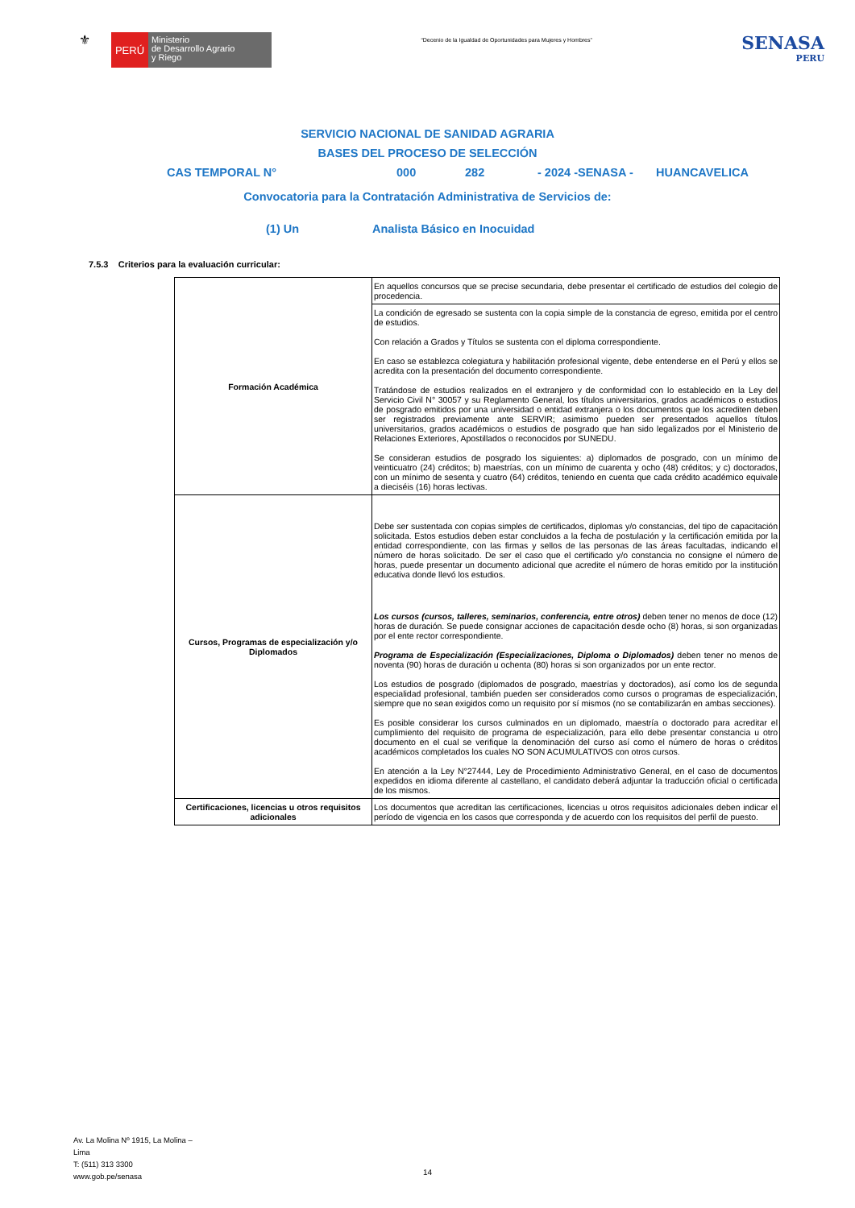⚜
PERÚ
Ministerio
de Desarrollo Agrario
y Riego
“Decenio de la Igualdad de Oportunidades para Mujeres y Hombres”
SENASA
PERU
SERVICIO NACIONAL DE SANIDAD AGRARIA
BASES DEL PROCESO DE SELECCIÓN
CAS TEMPORAL N° 000 282 - 2024 -SENASA - HUANCAVELICA
Convocatoria para la Contratación Administrativa de Servicios de:
(1) Un Analista Básico en Inocuidad
7.5.3 Criterios para la evaluación curricular:
| Formación Académica | En aquellos concursos que se precise secundaria, debe presentar el certificado de estudios del colegio de procedencia. |
| | La condición de egresado se sustenta con la copia simple de la constancia de egreso, emitida por el centro de estudios. Con relación a Grados y Títulos se sustenta con el diploma correspondiente. En caso se establezca colegiatura y habilitación profesional vigente, debe entenderse en el Perú y ellos se acredita con la presentación del documento correspondiente. Tratándose de estudios realizados en el extranjero y de conformidad con lo establecido en la Ley del Servicio Civil N° 30057 y su Reglamento General, los títulos universitarios, grados académicos o estudios de posgrado emitidos por una universidad o entidad extranjera o los documentos que los acrediten deben ser registrados previamente ante SERVIR; asimismo pueden ser presentados aquellos títulos universitarios, grados académicos o estudios de posgrado que han sido legalizados por el Ministerio de Relaciones Exteriores, Apostillados o reconocidos por SUNEDU. Se consideran estudios de posgrado los siguientes: a) diplomados de posgrado, con un mínimo de veinticuatro (24) créditos; b) maestrías, con un mínimo de cuarenta y ocho (48) créditos; y c) doctorados, con un mínimo de sesenta y cuatro (64) créditos, teniendo en cuenta que cada crédito académico equivale a dieciséis (16) horas lectivas. |
| Cursos, Programas de especialización y/o Diplomados | Debe ser sustentada con copias simples de certificados, diplomas y/o constancias, del tipo de capacitación solicitada. Estos estudios deben estar concluidos a la fecha de postulación y la certificación emitida por la entidad correspondiente, con las firmas y sellos de las personas de las áreas facultadas, indicando el número de horas solicitado. De ser el caso que el certificado y/o constancia no consigne el número de horas, puede presentar un documento adicional que acredite el número de horas emitido por la institución educativa donde llevó los estudios. Los cursos (cursos, talleres, seminarios, conferencia, entre otros) deben tener no menos de doce (12) horas de duración. Se puede consignar acciones de capacitación desde ocho (8) horas, si son organizadas por el ente rector correspondiente. Programa de Especialización (Especializaciones, Diploma o Diplomados) deben tener no menos de noventa (90) horas de duración u ochenta (80) horas si son organizados por un ente rector. Los estudios de posgrado (diplomados de posgrado, maestrías y doctorados), así como los de segunda especialidad profesional, también pueden ser considerados como cursos o programas de especialización, siempre que no sean exigidos como un requisito por sí mismos (no se contabilizarán en ambas secciones). Es posible considerar los cursos culminados en un diplomado, maestría o doctorado para acreditar el cumplimiento del requisito de programa de especialización, para ello debe presentar constancia u otro documento en el cual se verifique la denominación del curso así como el número de horas o créditos académicos completados los cuales NO SON ACUMULATIVOS con otros cursos. En atención a la Ley N°27444, Ley de Procedimiento Administrativo General, en el caso de documentos expedidos en idioma diferente al castellano, el candidato deberá adjuntar la traducción oficial o certificada de los mismos. |
| Certificaciones, licencias u otros requisitos adicionales | Los documentos que acreditan las certificaciones, licencias u otros requisitos adicionales deben indicar el período de vigencia en los casos que corresponda y de acuerdo con los requisitos del perfil de puesto. |
Av. La Molina Nº 1915, La Molina –
Lima
T: (511) 313 3300
www.gob.pe/senasa
14